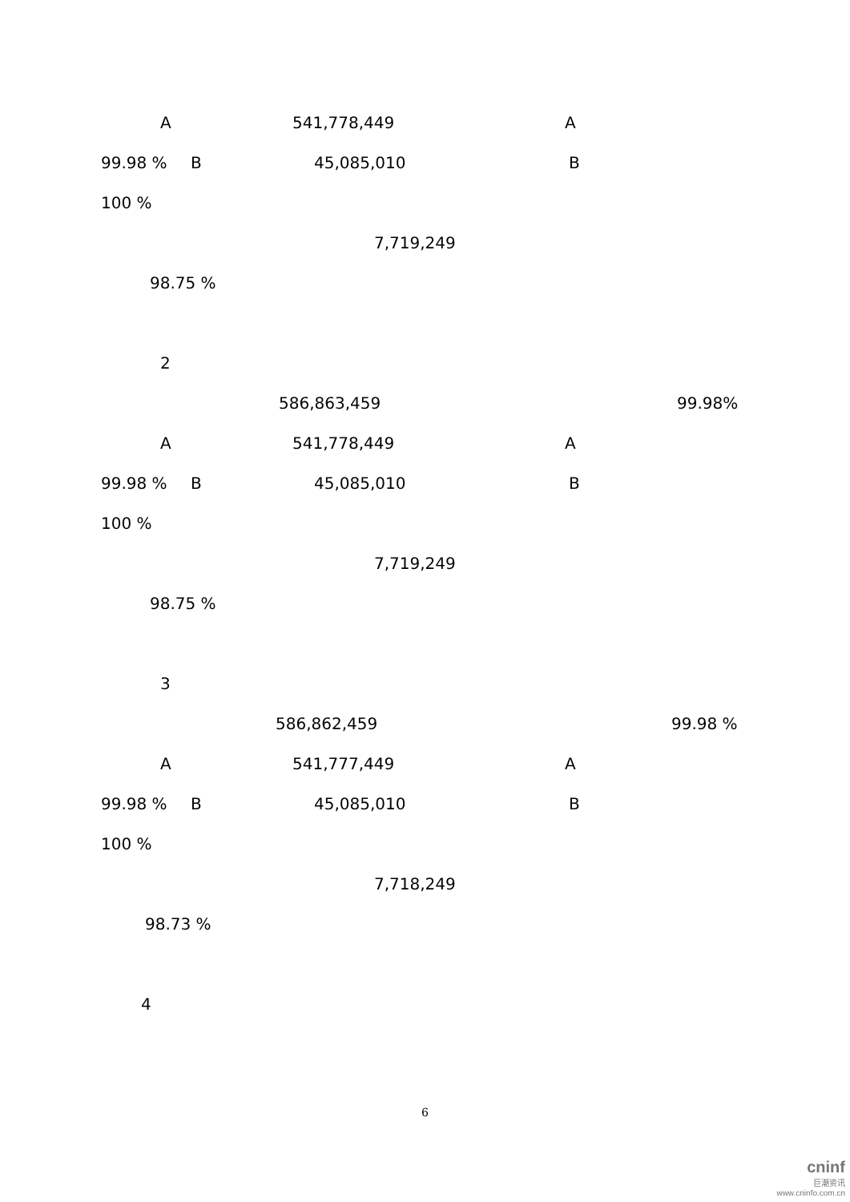A 541,778,449 A
99.98 % B 45,085,010 B
100 %
7,719,249
98.75 %
2
586,863,459 99.98%
A 541,778,449 A
99.98 % B 45,085,010 B
100 %
7,719,249
98.75 %
3
586,862,459 99.98 %
A 541,777,449 A
99.98 % B 45,085,010 B
100 %
7,718,249
98.73 %
4
6
cninf
巨潮资讯
www.cninfo.com.cn